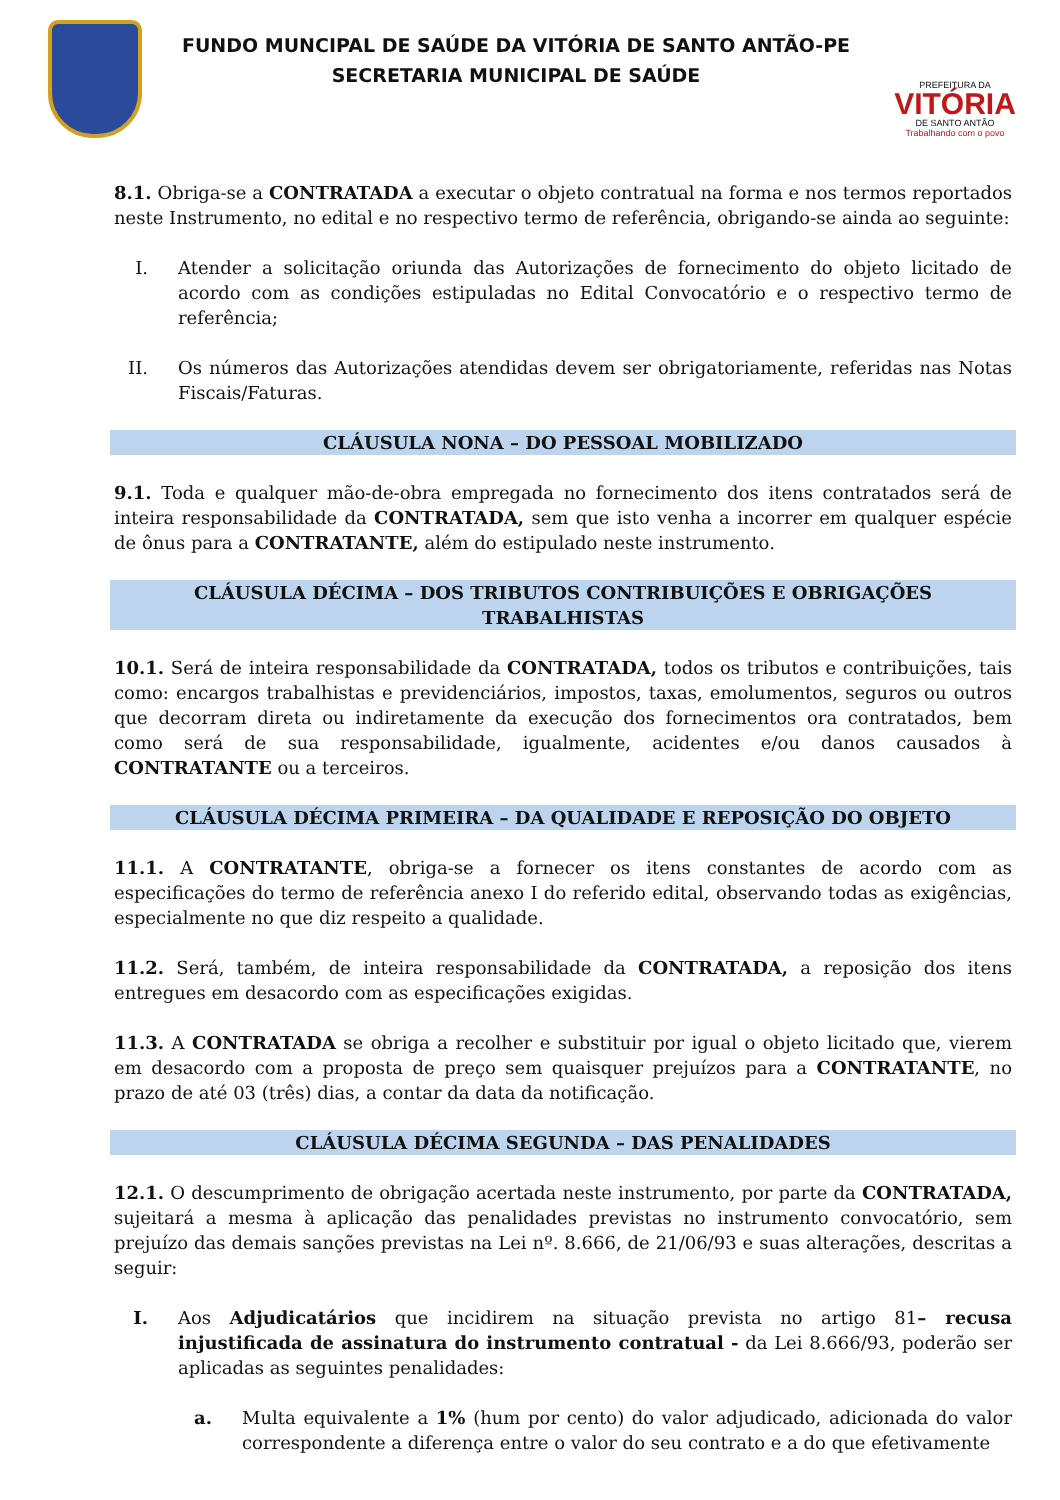FUNDO MUNCIPAL DE SAÚDE DA VITÓRIA DE SANTO ANTÃO-PE
SECRETARIA MUNICIPAL DE SAÚDE
PREFEITURA DA
VITÓRIA
DE SANTO ANTÃO
Trabalhando com o povo
8.1. Obriga-se a CONTRATADA a executar o objeto contratual na forma e nos termos reportados neste Instrumento, no edital e no respectivo termo de referência, obrigando-se ainda ao seguinte:
I. Atender a solicitação oriunda das Autorizações de fornecimento do objeto licitado de acordo com as condições estipuladas no Edital Convocatório e o respectivo termo de referência;
II. Os números das Autorizações atendidas devem ser obrigatoriamente, referidas nas Notas Fiscais/Faturas.
CLÁUSULA NONA – DO PESSOAL MOBILIZADO
9.1. Toda e qualquer mão-de-obra empregada no fornecimento dos itens contratados será de inteira responsabilidade da CONTRATADA, sem que isto venha a incorrer em qualquer espécie de ônus para a CONTRATANTE, além do estipulado neste instrumento.
CLÁUSULA DÉCIMA – DOS TRIBUTOS CONTRIBUIÇÕES E OBRIGAÇÕES TRABALHISTAS
10.1. Será de inteira responsabilidade da CONTRATADA, todos os tributos e contribuições, tais como: encargos trabalhistas e previdenciários, impostos, taxas, emolumentos, seguros ou outros que decorram direta ou indiretamente da execução dos fornecimentos ora contratados, bem como será de sua responsabilidade, igualmente, acidentes e/ou danos causados à CONTRATANTE ou a terceiros.
CLÁUSULA DÉCIMA PRIMEIRA – DA QUALIDADE E REPOSIÇÃO DO OBJETO
11.1. A CONTRATANTE, obriga-se a fornecer os itens constantes de acordo com as especificações do termo de referência anexo I do referido edital, observando todas as exigências, especialmente no que diz respeito a qualidade.
11.2. Será, também, de inteira responsabilidade da CONTRATADA, a reposição dos itens entregues em desacordo com as especificações exigidas.
11.3. A CONTRATADA se obriga a recolher e substituir por igual o objeto licitado que, vierem em desacordo com a proposta de preço sem quaisquer prejuízos para a CONTRATANTE, no prazo de até 03 (três) dias, a contar da data da notificação.
CLÁUSULA DÉCIMA SEGUNDA – DAS PENALIDADES
12.1. O descumprimento de obrigação acertada neste instrumento, por parte da CONTRATADA, sujeitará a mesma à aplicação das penalidades previstas no instrumento convocatório, sem prejuízo das demais sanções previstas na Lei nº. 8.666, de 21/06/93 e suas alterações, descritas a seguir:
I. Aos Adjudicatários que incidirem na situação prevista no artigo 81– recusa injustificada de assinatura do instrumento contratual - da Lei 8.666/93, poderão ser aplicadas as seguintes penalidades:
a. Multa equivalente a 1% (hum por cento) do valor adjudicado, adicionada do valor correspondente a diferença entre o valor do seu contrato e a do que efetivamente